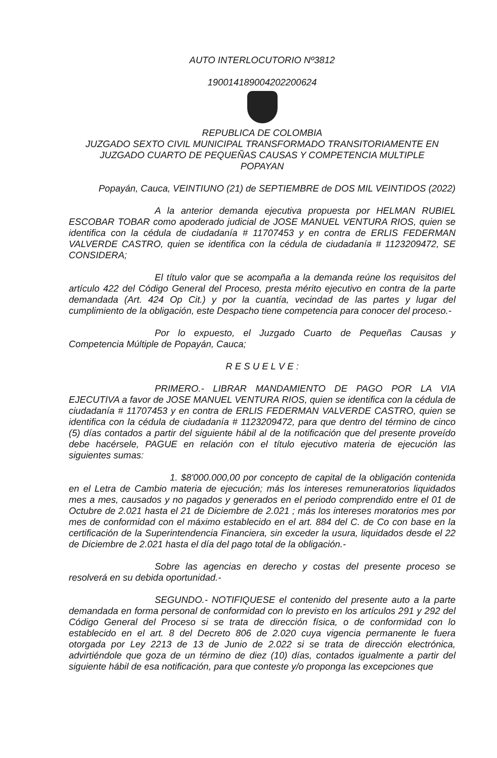AUTO INTERLOCUTORIO Nº3812
190014189004202200624
REPUBLICA DE COLOMBIA
JUZGADO SEXTO CIVIL MUNICIPAL TRANSFORMADO TRANSITORIAMENTE EN JUZGADO CUARTO DE PEQUEÑAS CAUSAS Y COMPETENCIA MULTIPLE
POPAYAN
Popayán, Cauca, VEINTIUNO (21) de SEPTIEMBRE de DOS MIL VEINTIDOS (2022)
A la anterior demanda ejecutiva propuesta por HELMAN RUBIEL ESCOBAR TOBAR como apoderado judicial de JOSE MANUEL VENTURA RIOS, quien se identifica con la cédula de ciudadanía # 11707453 y en contra de ERLIS FEDERMAN VALVERDE CASTRO, quien se identifica con la cédula de ciudadanía # 1123209472, SE CONSIDERA;
El título valor que se acompaña a la demanda reúne los requisitos del artículo 422 del Código General del Proceso, presta mérito ejecutivo en contra de la parte demandada (Art. 424 Op Cit.) y por la cuantía, vecindad de las partes y lugar del cumplimiento de la obligación, este Despacho tiene competencia para conocer del proceso.-
Por lo expuesto, el Juzgado Cuarto de Pequeñas Causas y Competencia Múltiple de Popayán, Cauca;
R E S U E L V E :
PRIMERO.- LIBRAR MANDAMIENTO DE PAGO POR LA VIA EJECUTIVA a favor de JOSE MANUEL VENTURA RIOS, quien se identifica con la cédula de ciudadanía # 11707453 y en contra de ERLIS FEDERMAN VALVERDE CASTRO, quien se identifica con la cédula de ciudadanía # 1123209472, para que dentro del término de cinco (5) días contados a partir del siguiente hábil al de la notificación que del presente proveído debe hacérsele, PAGUE en relación con el título ejecutivo materia de ejecución las siguientes sumas:
1. $8'000.000,00 por concepto de capital de la obligación contenida en el Letra de Cambio materia de ejecución; más los intereses remuneratorios liquidados mes a mes, causados y no pagados y generados en el periodo comprendido entre el 01 de Octubre de 2.021 hasta el 21 de Diciembre de 2.021 ; más los intereses moratorios mes por mes de conformidad con el máximo establecido en el art. 884 del C. de Co con base en la certificación de la Superintendencia Financiera, sin exceder la usura, liquidados desde el 22 de Diciembre de 2.021 hasta el día del pago total de la obligación.-
Sobre las agencias en derecho y costas del presente proceso se resolverá en su debida oportunidad.-
SEGUNDO.- NOTIFIQUESE el contenido del presente auto a la parte demandada en forma personal de conformidad con lo previsto en los artículos 291 y 292 del Código General del Proceso si se trata de dirección física, o de conformidad con lo establecido en el art. 8 del Decreto 806 de 2.020 cuya vigencia permanente le fuera otorgada por Ley 2213 de 13 de Junio de 2.022 si se trata de dirección electrónica, advirtiéndole que goza de un término de diez (10) días, contados igualmente a partir del siguiente hábil de esa notificación, para que conteste y/o proponga las excepciones que